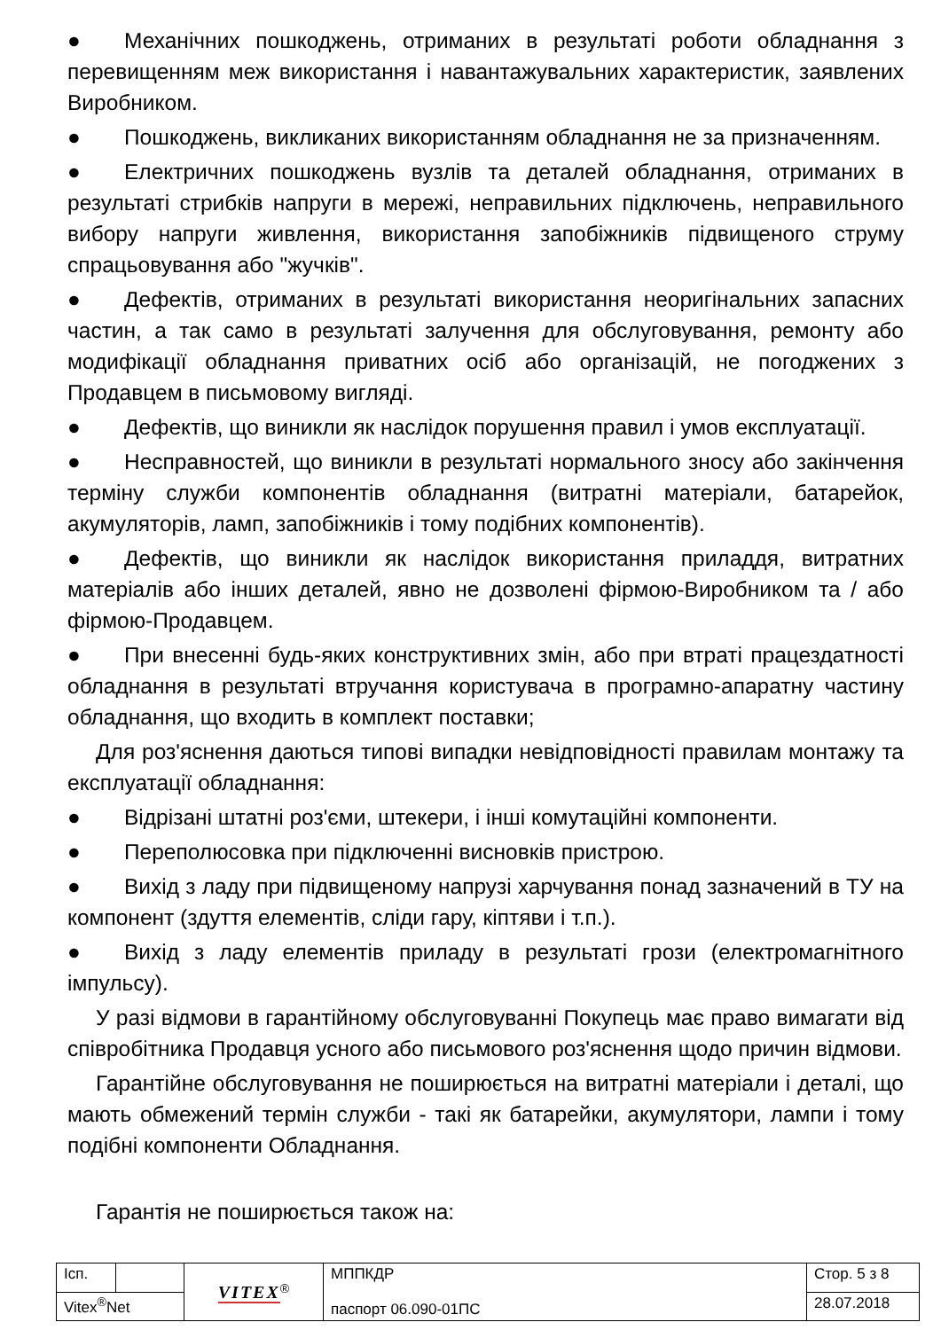● Механічних пошкоджень, отриманих в результаті роботи обладнання з перевищенням меж використання і навантажувальних характеристик, заявлених Виробником.
● Пошкоджень, викликаних використанням обладнання не за призначенням.
● Електричних пошкоджень вузлів та деталей обладнання, отриманих в результаті стрибків напруги в мережі, неправильних підключень, неправильного вибору напруги живлення, використання запобіжників підвищеного струму спрацьовування або "жучків".
● Дефектів, отриманих в результаті використання неоригінальних запасних частин, а так само в результаті залучення для обслуговування, ремонту або модифікації обладнання приватних осіб або організацій, не погоджених з Продавцем в письмовому вигляді.
● Дефектів, що виникли як наслідок порушення правил і умов експлуатації.
● Несправностей, що виникли в результаті нормального зносу або закінчення терміну служби компонентів обладнання (витратні матеріали, батарейок, акумуляторів, ламп, запобіжників і тому подібних компонентів).
● Дефектів, що виникли як наслідок використання приладдя, витратних матеріалів або інших деталей, явно не дозволені фірмою-Виробником та / або фірмою-Продавцем.
● При внесенні будь-яких конструктивних змін, або при втраті працездатності обладнання в результаті втручання користувача в програмно-апаратну частину обладнання, що входить в комплект поставки;
Для роз'яснення даються типові випадки невідповідності правилам монтажу та експлуатації обладнання:
● Відрізані штатні роз'єми, штекери, і інші комутаційні компоненти.
● Переполюсовка при підключенні висновків пристрою.
● Вихід з ладу при підвищеному напрузі харчування понад зазначений в ТУ на компонент (здуття елементів, сліди гару, кіптяви і т.п.).
● Вихід з ладу елементів приладу в результаті грози (електромагнітного імпульсу).
У разі відмови в гарантійному обслуговуванні Покупець має право вимагати від співробітника Продавця усного або письмового роз'яснення щодо причин відмови.
Гарантійне обслуговування не поширюється на витратні матеріали і деталі, що мають обмежений термін служби - такі як батарейки, акумулятори, лампи і тому подібні компоненти Обладнання.
Гарантія не поширюється також на:
| Ісп. | | VITEX<sup>®</sup> | МППКДР паспорт 06.090-01ПС | Стор. 5 з 8 |
| Vitex<sup>®</sup>Net | | | | 28.07.2018 |